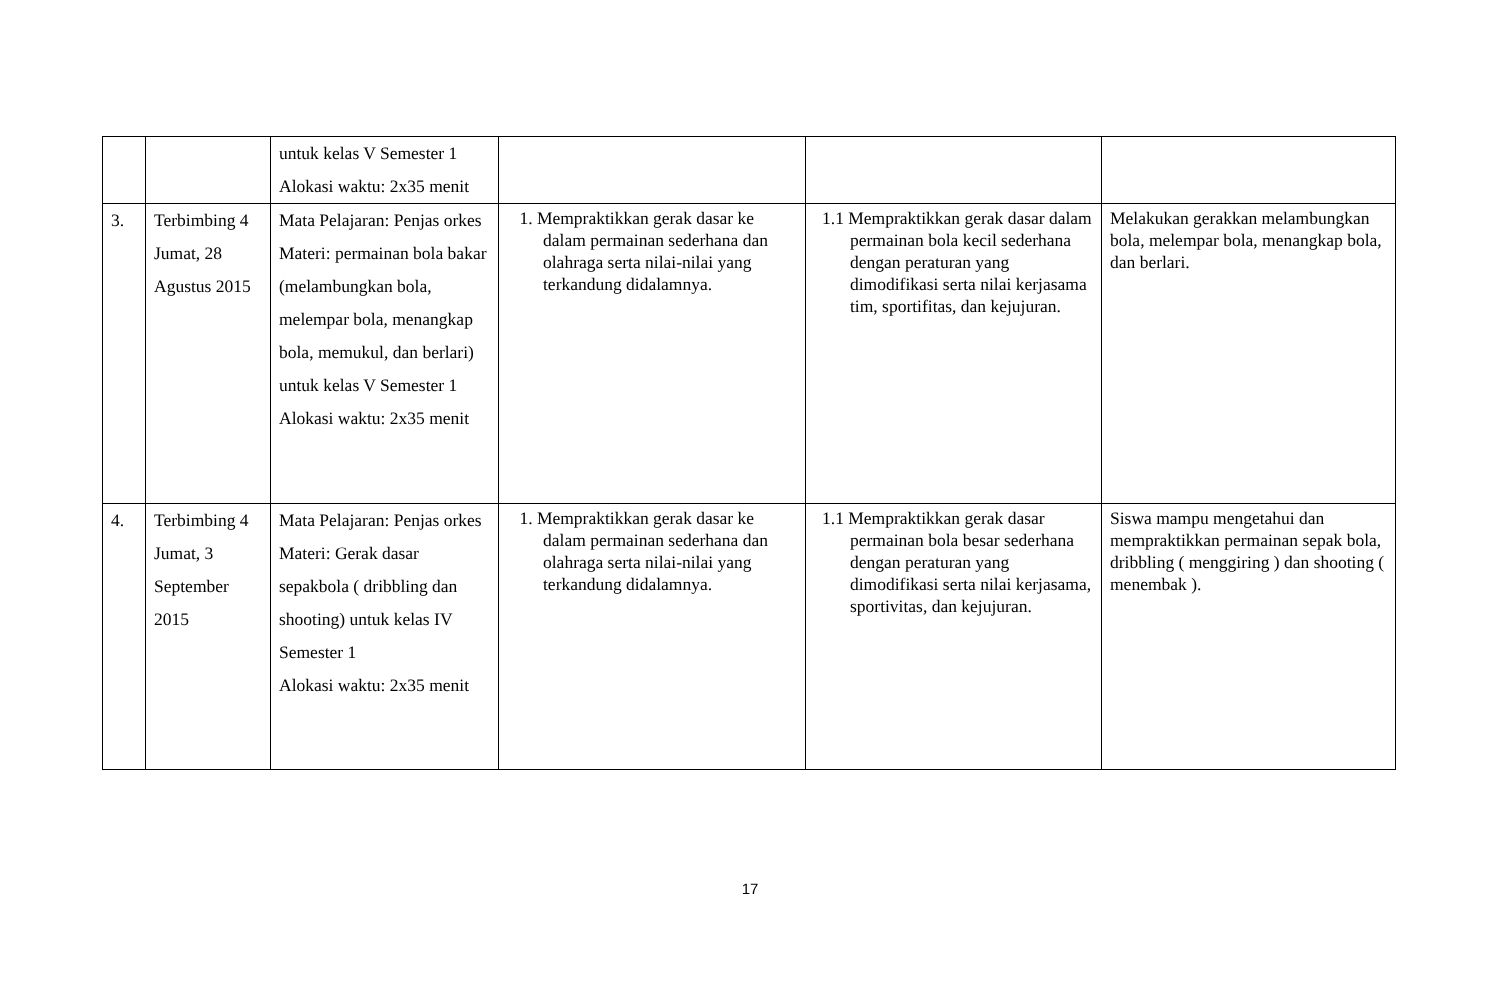| | | untuk kelas V Semester 1 Alokasi waktu: 2x35 menit | | | |
| 3. | Terbimbing 4 Jumat, 28 Agustus 2015 | Mata Pelajaran: Penjas orkes Materi: permainan bola bakar (melambungkan bola, melempar bola, menangkap bola, memukul, dan berlari) untuk kelas V Semester 1 Alokasi waktu: 2x35 menit | 1. Mempraktikkan gerak dasar ke dalam permainan sederhana dan olahraga serta nilai-nilai yang terkandung didalamnya. | 1.1 Mempraktikkan gerak dasar dalam permainan bola kecil sederhana dengan peraturan yang dimodifikasi serta nilai kerjasama tim, sportifitas, dan kejujuran. | Melakukan gerakkan melambungkan bola, melempar bola, menangkap bola, dan berlari. |
| 4. | Terbimbing 4 Jumat, 3 September 2015 | Mata Pelajaran: Penjas orkes Materi: Gerak dasar sepakbola ( dribbling dan shooting) untuk kelas IV Semester 1 Alokasi waktu: 2x35 menit | 1. Mempraktikkan gerak dasar ke dalam permainan sederhana dan olahraga serta nilai-nilai yang terkandung didalamnya. | 1.1 Mempraktikkan gerak dasar permainan bola besar sederhana dengan peraturan yang dimodifikasi serta nilai kerjasama, sportivitas, dan kejujuran. | Siswa mampu mengetahui dan mempraktikkan permainan sepak bola, dribbling ( menggiring ) dan shooting ( menembak ). |
17